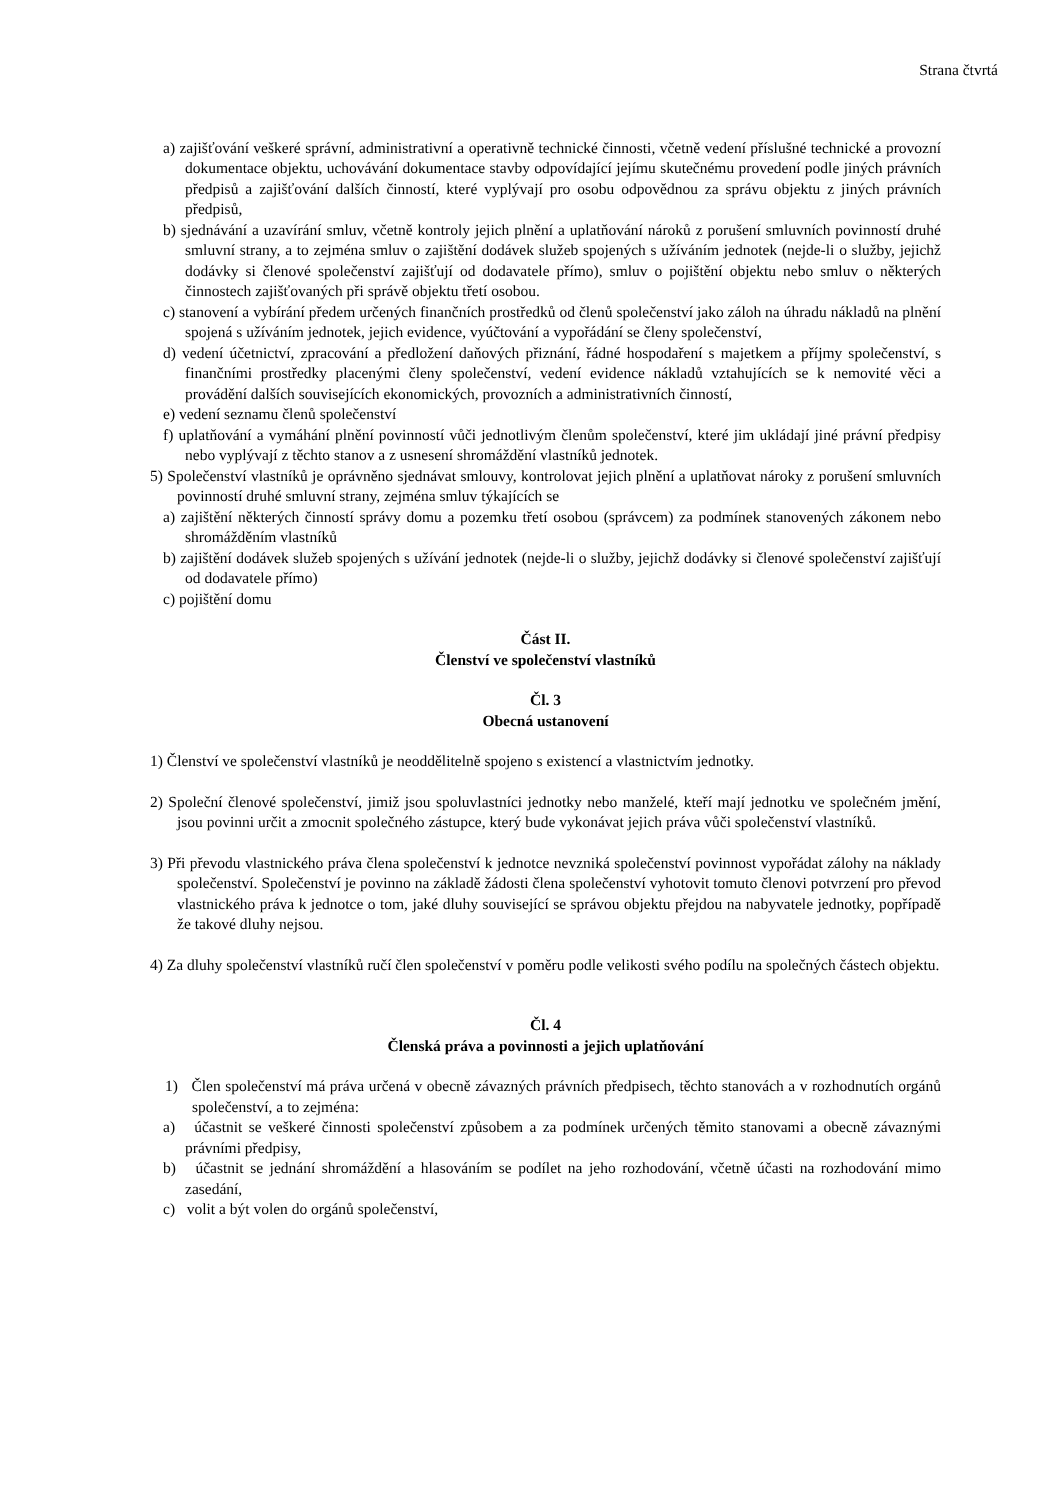Strana čtvrtá
a) zajišťování veškeré správní, administrativní a operativně technické činnosti, včetně vedení příslušné technické a provozní dokumentace objektu, uchovávání dokumentace stavby odpovídající jejímu skutečnému provedení podle jiných právních předpisů a zajišťování dalších činností, které vyplývají pro osobu odpovědnou za správu objektu z jiných právních předpisů,
b) sjednávání a uzavírání smluv, včetně kontroly jejich plnění a uplatňování nároků z porušení smluvních povinností druhé smluvní strany, a to zejména smluv o zajištění dodávek služeb spojených s užíváním jednotek (nejde-li o služby, jejichž dodávky si členové společenství zajišťují od dodavatele přímo), smluv o pojištění objektu nebo smluv o některých činnostech zajišťovaných při správě objektu třetí osobou.
c) stanovení a vybírání předem určených finančních prostředků od členů společenství jako záloh na úhradu nákladů na plnění spojená s užíváním jednotek, jejich evidence, vyúčtování a vypořádání se členy společenství,
d) vedení účetnictví, zpracování a předložení daňových přiznání, řádné hospodaření s majetkem a příjmy společenství, s finančními prostředky placenými členy společenství, vedení evidence nákladů vztahujících se k nemovité věci a provádění dalších souvisejících ekonomických, provozních a administrativních činností,
e) vedení seznamu členů společenství
f) uplatňování a vymáhání plnění povinností vůči jednotlivým členům společenství, které jim ukládají jiné právní předpisy nebo vyplývají z těchto stanov a z usnesení shromáždění vlastníků jednotek.
5) Společenství vlastníků je oprávněno sjednávat smlouvy, kontrolovat jejich plnění a uplatňovat nároky z porušení smluvních povinností druhé smluvní strany, zejména smluv týkajících se
a) zajištění některých činností správy domu a pozemku třetí osobou (správcem) za podmínek stanovených zákonem nebo shromážděním vlastníků
b) zajištění dodávek služeb spojených s užívání jednotek (nejde-li o služby, jejichž dodávky si členové společenství zajišťují od dodavatele přímo)
c) pojištění domu
Část II.
Členství ve společenství vlastníků
Čl. 3
Obecná ustanovení
1) Členství ve společenství vlastníků je neoddělitelně spojeno s existencí a vlastnictvím jednotky.
2) Společní členové společenství, jimiž jsou spoluvlastníci jednotky nebo manželé, kteří mají jednotku ve společném jmění, jsou povinni určit a zmocnit společného zástupce, který bude vykonávat jejich práva vůči společenství vlastníků.
3) Při převodu vlastnického práva člena společenství k jednotce nevzniká společenství povinnost vypořádat zálohy na náklady společenství. Společenství je povinno na základě žádosti člena společenství vyhotovit tomuto členovi potvrzení pro převod vlastnického práva k jednotce o tom, jaké dluhy související se správou objektu přejdou na nabyvatele jednotky, popřípadě že takové dluhy nejsou.
4) Za dluhy společenství vlastníků ručí člen společenství v poměru podle velikosti svého podílu na společných částech objektu.
Čl. 4
Členská práva a povinnosti a jejich uplatňování
1) Člen společenství má práva určená v obecně závazných právních předpisech, těchto stanovách a v rozhodnutích orgánů společenství, a to zejména:
a) účastnit se veškeré činnosti společenství způsobem a za podmínek určených těmito stanovami a obecně závaznými právními předpisy,
b) účastnit se jednání shromáždění a hlasováním se podílet na jeho rozhodování, včetně účasti na rozhodování mimo zasedání,
c) volit a být volen do orgánů společenství,